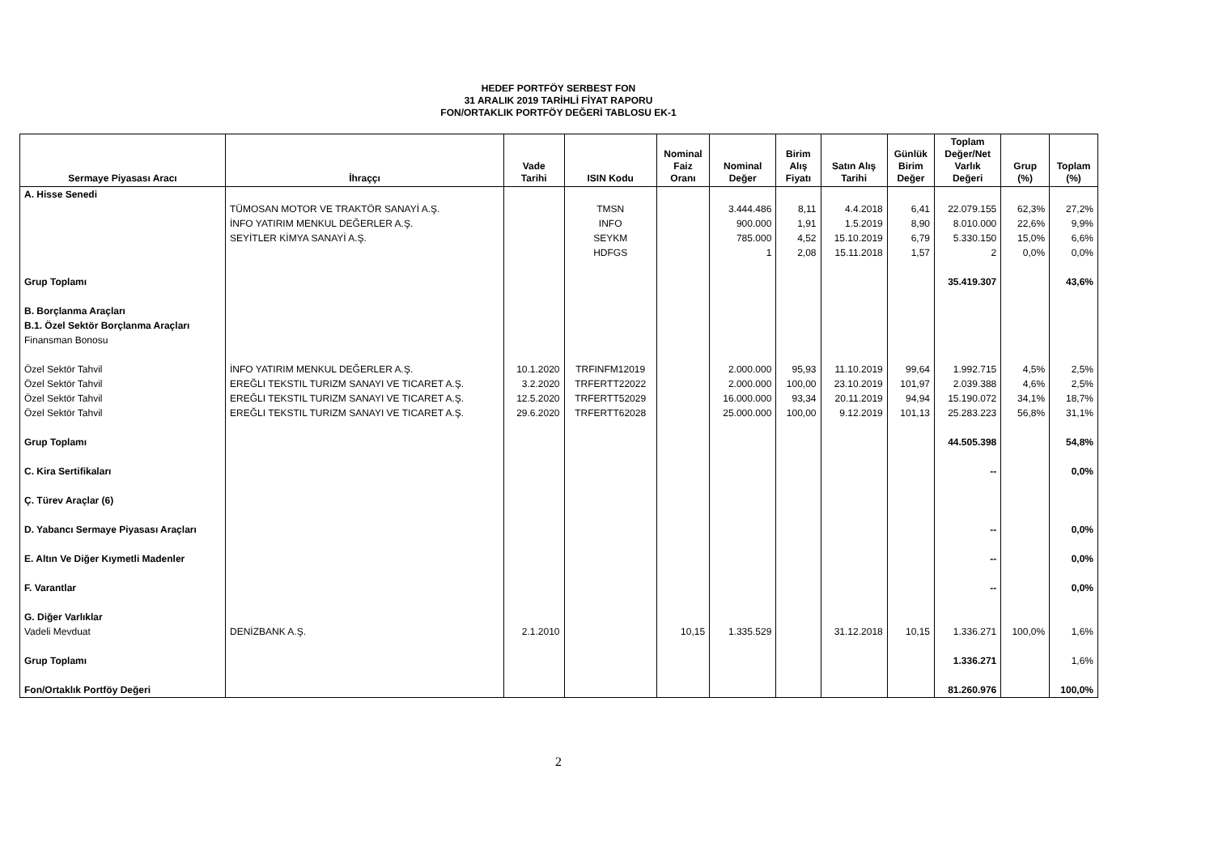HEDEF PORTFÖY SERBEST FON
31 ARALIK 2019 TARİHLİ FİYAT RAPORU
FON/ORTAKLIK PORTFÖY DEĞERİ TABLOSU EK-1
| Sermaye Piyasası Aracı | İhraççı | Vade Tarihi | ISIN Kodu | Nominal Faiz Oranı | Nominal Değer | Birim Alış Fiyatı | Satın Alış Tarihi | Günlük Birim Değer | Toplam Değer/Net Varlık Değeri | Grup (%) | Toplam (%) |
| --- | --- | --- | --- | --- | --- | --- | --- | --- | --- | --- | --- |
| A. Hisse Senedi | | | | | | | | | | | |
| | TÜMOSAN MOTOR VE TRAKTÖR SANAYİ A.Ş. | | TMSN | | 3.444.486 | 8,11 | 4.4.2018 | 6,41 | 22.079.155 | 62,3% | 27,2% |
| | İNFO YATIRIM MENKUL DEĞERLER A.Ş. | | INFO | | 900.000 | 1,91 | 1.5.2019 | 8,90 | 8.010.000 | 22,6% | 9,9% |
| | SEYİTLER KİMYA SANAYİ A.Ş. | | SEYKM | | 785.000 | 4,52 | 15.10.2019 | 6,79 | 5.330.150 | 15,0% | 6,6% |
| | | | HDFGS | | 1 | 2,08 | 15.11.2018 | 1,57 | 2 | 0,0% | 0,0% |
| Grup Toplamı | | | | | | | | | 35.419.307 | | 43,6% |
| B. Borçlanma Araçları | | | | | | | | | | | |
| B.1. Özel Sektör Borçlanma Araçları | | | | | | | | | | | |
| Finansman Bonosu | | | | | | | | | | | |
| Özel Sektör Tahvil | İNFO YATIRIM MENKUL DEĞERLER A.Ş. | 10.1.2020 | TRFINFM12019 | | 2.000.000 | 95,93 | 11.10.2019 | 99,64 | 1.992.715 | 4,5% | 2,5% |
| Özel Sektör Tahvil | EREĞLI TEKSTIL TURIZM SANAYI VE TICARET A.Ş. | 3.2.2020 | TRFERTT22022 | | 2.000.000 | 100,00 | 23.10.2019 | 101,97 | 2.039.388 | 4,6% | 2,5% |
| Özel Sektör Tahvil | EREĞLI TEKSTIL TURIZM SANAYI VE TICARET A.Ş. | 12.5.2020 | TRFERTT52029 | | 16.000.000 | 93,34 | 20.11.2019 | 94,94 | 15.190.072 | 34,1% | 18,7% |
| Özel Sektör Tahvil | EREĞLI TEKSTIL TURIZM SANAYI VE TICARET A.Ş. | 29.6.2020 | TRFERTT62028 | | 25.000.000 | 100,00 | 9.12.2019 | 101,13 | 25.283.223 | 56,8% | 31,1% |
| Grup Toplamı | | | | | | | | | 44.505.398 | | 54,8% |
| C. Kira Sertifikaları | | | | | | | | | -- | | 0,0% |
| Ç. Türev Araçlar (6) | | | | | | | | | | | |
| D. Yabancı Sermaye Piyasası Araçları | | | | | | | | | -- | | 0,0% |
| E. Altın Ve Diğer Kıymetli Madenler | | | | | | | | | -- | | 0,0% |
| F. Varantlar | | | | | | | | | -- | | 0,0% |
| G. Diğer Varlıklar | | | | | | | | | | | |
| Vadeli Mevduat | DENİZBANK A.Ş. | 2.1.2010 | | 10,15 | 1.335.529 | | 31.12.2018 | 10,15 | 1.336.271 | 100,0% | 1,6% |
| Grup Toplamı | | | | | | | | | 1.336.271 | | 1,6% |
| Fon/Ortaklık Portföy Değeri | | | | | | | | | 81.260.976 | | 100,0% |
2